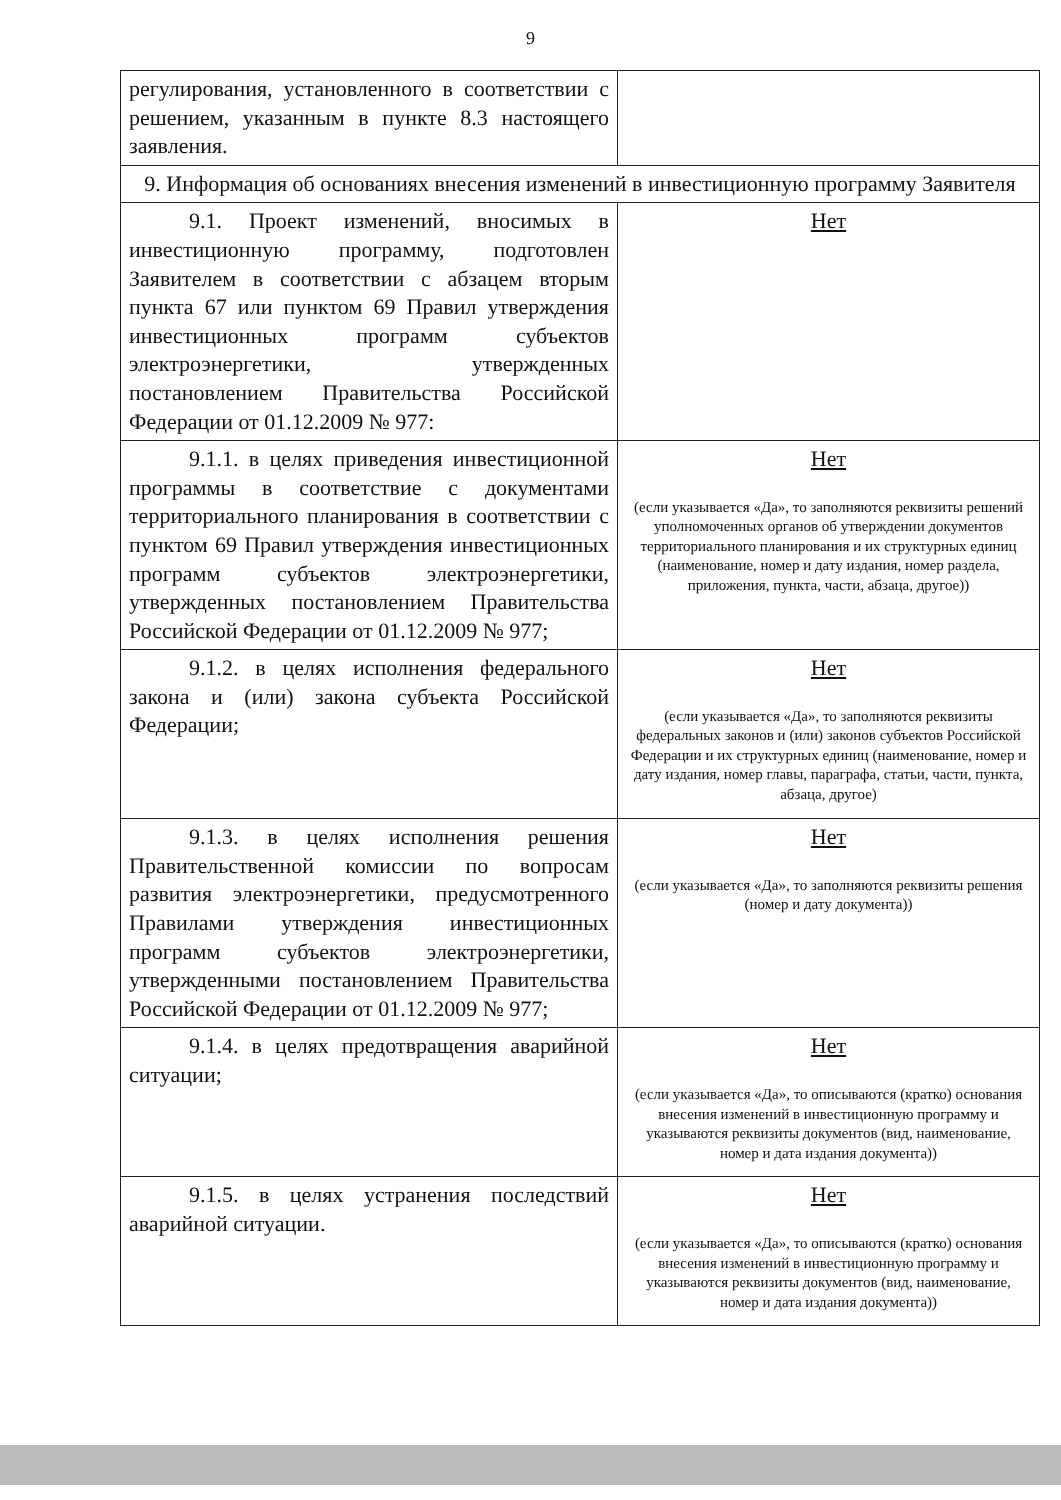9
| регулирования, установленного в соответствии с решением, указанным в пункте 8.3 настоящего заявления. | |
| 9. Информация об основаниях внесения изменений в инвестиционную программу Заявителя | |
| 9.1. Проект изменений, вносимых в инвестиционную программу, подготовлен Заявителем в соответствии с абзацем вторым пункта 67 или пунктом 69 Правил утверждения инвестиционных программ субъектов электроэнергетики, утвержденных постановлением Правительства Российской Федерации от 01.12.2009 № 977: | Нет |
| 9.1.1. в целях приведения инвестиционной программы в соответствие с документами территориального планирования в соответствии с пунктом 69 Правил утверждения инвестиционных программ субъектов электроэнергетики, утвержденных постановлением Правительства Российской Федерации от 01.12.2009 № 977; | Нет (если указывается «Да», то заполняются реквизиты решений уполномоченных органов об утверждении документов территориального планирования и их структурных единиц (наименование, номер и дату издания, номер раздела, приложения, пункта, части, абзаца, другое)) |
| 9.1.2. в целях исполнения федерального закона и (или) закона субъекта Российской Федерации; | Нет (если указывается «Да», то заполняются реквизиты федеральных законов и (или) законов субъектов Российской Федерации и их структурных единиц (наименование, номер и дату издания, номер главы, параграфа, статьи, части, пункта, абзаца, другое) |
| 9.1.3. в целях исполнения решения Правительственной комиссии по вопросам развития электроэнергетики, предусмотренного Правилами утверждения инвестиционных программ субъектов электроэнергетики, утвержденными постановлением Правительства Российской Федерации от 01.12.2009 № 977; | Нет (если указывается «Да», то заполняются реквизиты решения (номер и дату документа)) |
| 9.1.4. в целях предотвращения аварийной ситуации; | Нет (если указывается «Да», то описываются (кратко) основания внесения изменений в инвестиционную программу и указываются реквизиты документов (вид, наименование, номер и дата издания документа)) |
| 9.1.5. в целях устранения последствий аварийной ситуации. | Нет (если указывается «Да», то описываются (кратко) основания внесения изменений в инвестиционную программу и указываются реквизиты документов (вид, наименование, номер и дата издания документа)) |